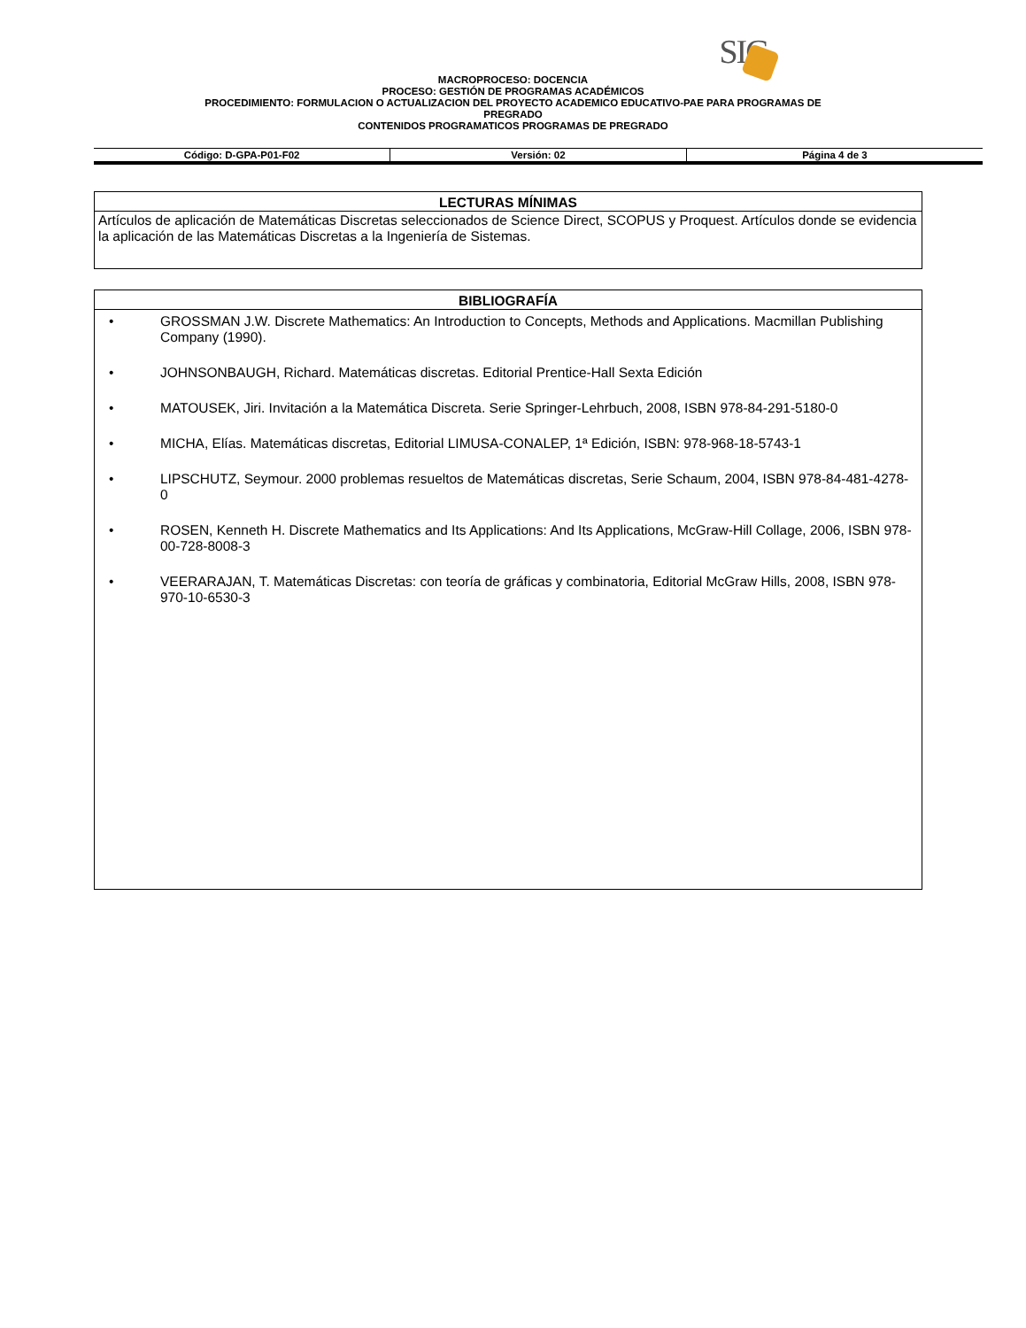SIG
MACROPROCESO: DOCENCIA
PROCESO: GESTIÓN DE PROGRAMAS ACADÉMICOS
PROCEDIMIENTO: FORMULACION O ACTUALIZACION DEL PROYECTO ACADEMICO EDUCATIVO-PAE PARA PROGRAMAS DE
PREGRADO
CONTENIDOS PROGRAMATICOS PROGRAMAS DE PREGRADO
| Código: D-GPA-P01-F02 | Versión: 02 | Página 4 de 3 |
LECTURAS MÍNIMAS
Artículos de aplicación de Matemáticas Discretas seleccionados de Science Direct, SCOPUS y Proquest. Artículos donde se evidencia la aplicación de las Matemáticas Discretas a la Ingeniería de Sistemas.
BIBLIOGRAFÍA
• GROSSMAN J.W. Discrete Mathematics: An Introduction to Concepts, Methods and Applications. Macmillan Publishing Company (1990).
• JOHNSONBAUGH, Richard. Matemáticas discretas. Editorial Prentice-Hall Sexta Edición
• MATOUSEK, Jiri. Invitación a la Matemática Discreta. Serie Springer-Lehrbuch, 2008, ISBN 978-84-291-5180-0
• MICHA, Elías. Matemáticas discretas, Editorial LIMUSA-CONALEP, 1ª Edición, ISBN: 978-968-18-5743-1
• LIPSCHUTZ, Seymour. 2000 problemas resueltos de Matemáticas discretas, Serie Schaum, 2004, ISBN 978-84-481-4278-0
• ROSEN, Kenneth H. Discrete Mathematics and Its Applications: And Its Applications, McGraw-Hill Collage, 2006, ISBN 978-00-728-8008-3
• VEERARAJAN, T. Matemáticas Discretas: con teoría de gráficas y combinatoria, Editorial McGraw Hills, 2008, ISBN 978-970-10-6530-3